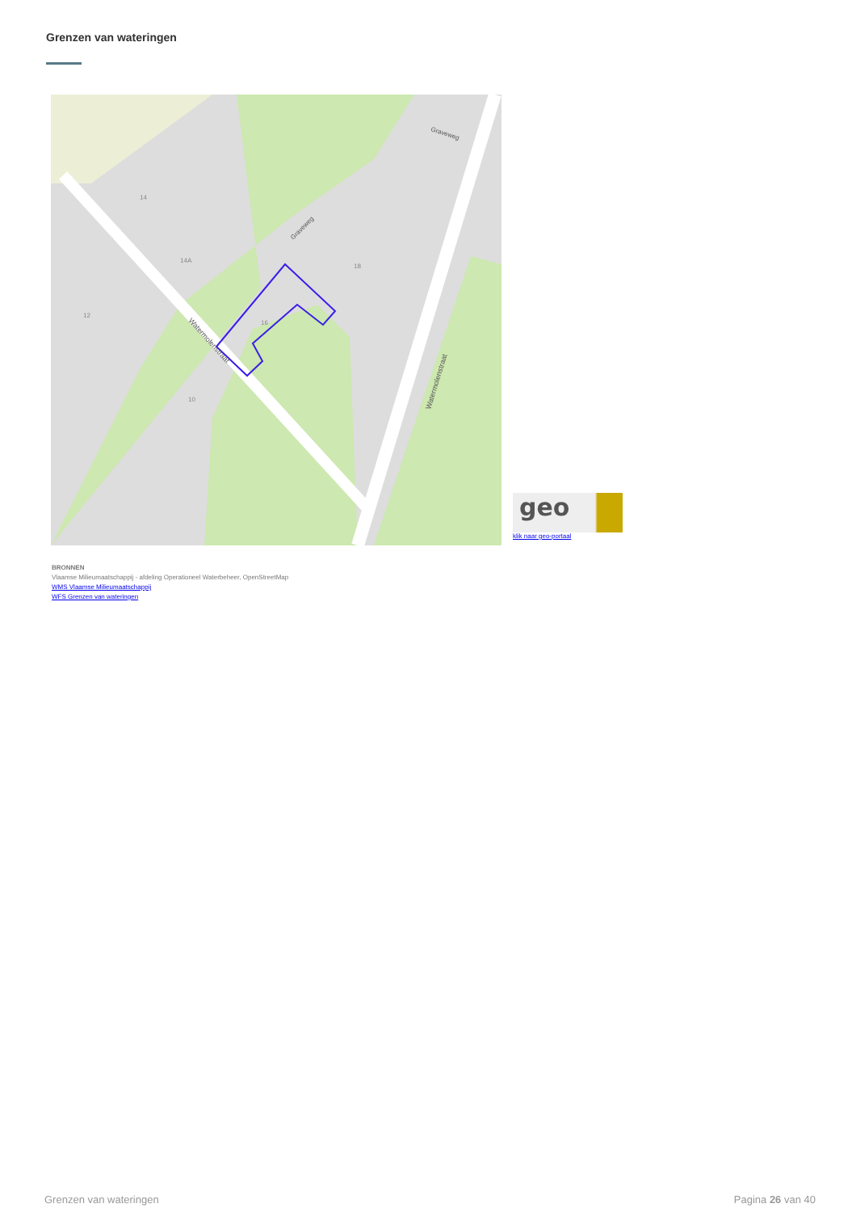Grenzen van wateringen
16
14
18
10
12
14A
Watermolenstraat
Watermolenstraat
Graveweg
Graveweg
geo
klik naar geo-portaal
BRONNEN
Vlaamse Milieumaatschappij - afdeling Operationeel Waterbeheer, OpenStreetMap
WMS Vlaamse Milieumaatschappij
WFS Grenzen van wateringen
Grenzen van wateringen Pagina 26 van 40